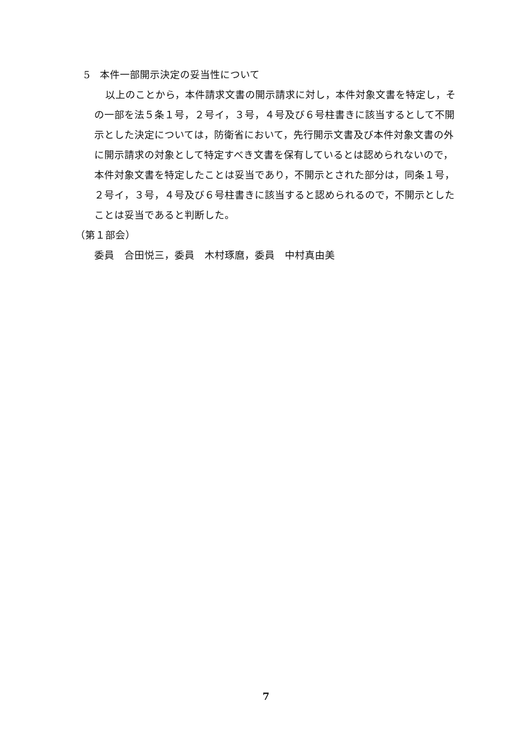5　本件一部開示決定の妥当性について
以上のことから，本件請求文書の開示請求に対し，本件対象文書を特定し，その一部を法５条１号，２号イ，３号，４号及び６号柱書きに該当するとして不開示とした決定については，防衛省において，先行開示文書及び本件対象文書の外に開示請求の対象として特定すべき文書を保有しているとは認められないので，本件対象文書を特定したことは妥当であり，不開示とされた部分は，同条１号，２号イ，３号，４号及び６号柱書きに該当すると認められるので，不開示としたことは妥当であると判断した。
（第１部会）
委員　合田悦三，委員　木村琢麿，委員　中村真由美
7